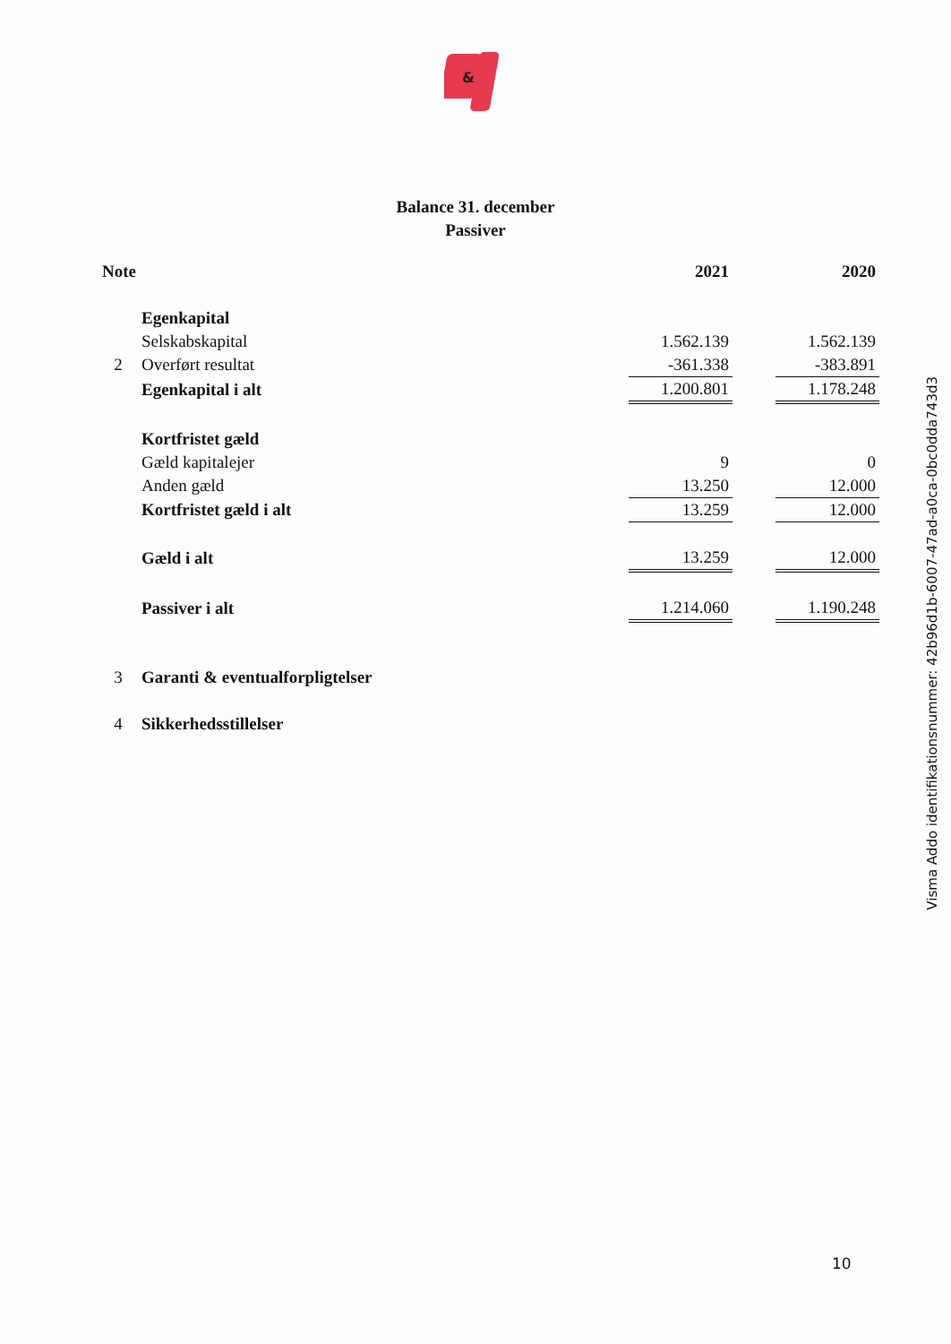&
Balance 31. december
Passiver
| Note | | 2021 | | 2020 |
| | Egenkapital | | | |
| | Selskabskapital | 1.562.139 | | 1.562.139 |
| 2 | Overført resultat | -361.338 | | -383.891 |
| | Egenkapital i alt | 1.200.801 | | 1.178.248 |
| | Kortfristet gæld | | | |
| | Gæld kapitalejer | 9 | | 0 |
| | Anden gæld | 13.250 | | 12.000 |
| | Kortfristet gæld i alt | 13.259 | | 12.000 |
| | Gæld i alt | 13.259 | | 12.000 |
| | Passiver i alt | 1.214.060 | | 1.190.248 |
| 3 | Garanti & eventualforpligtelser | | | |
| 4 | Sikkerhedsstillelser | | | |
Visma Addo identifikationsnummer: 42b96d1b-6007-47ad-a0ca-0bc0dda743d3
10